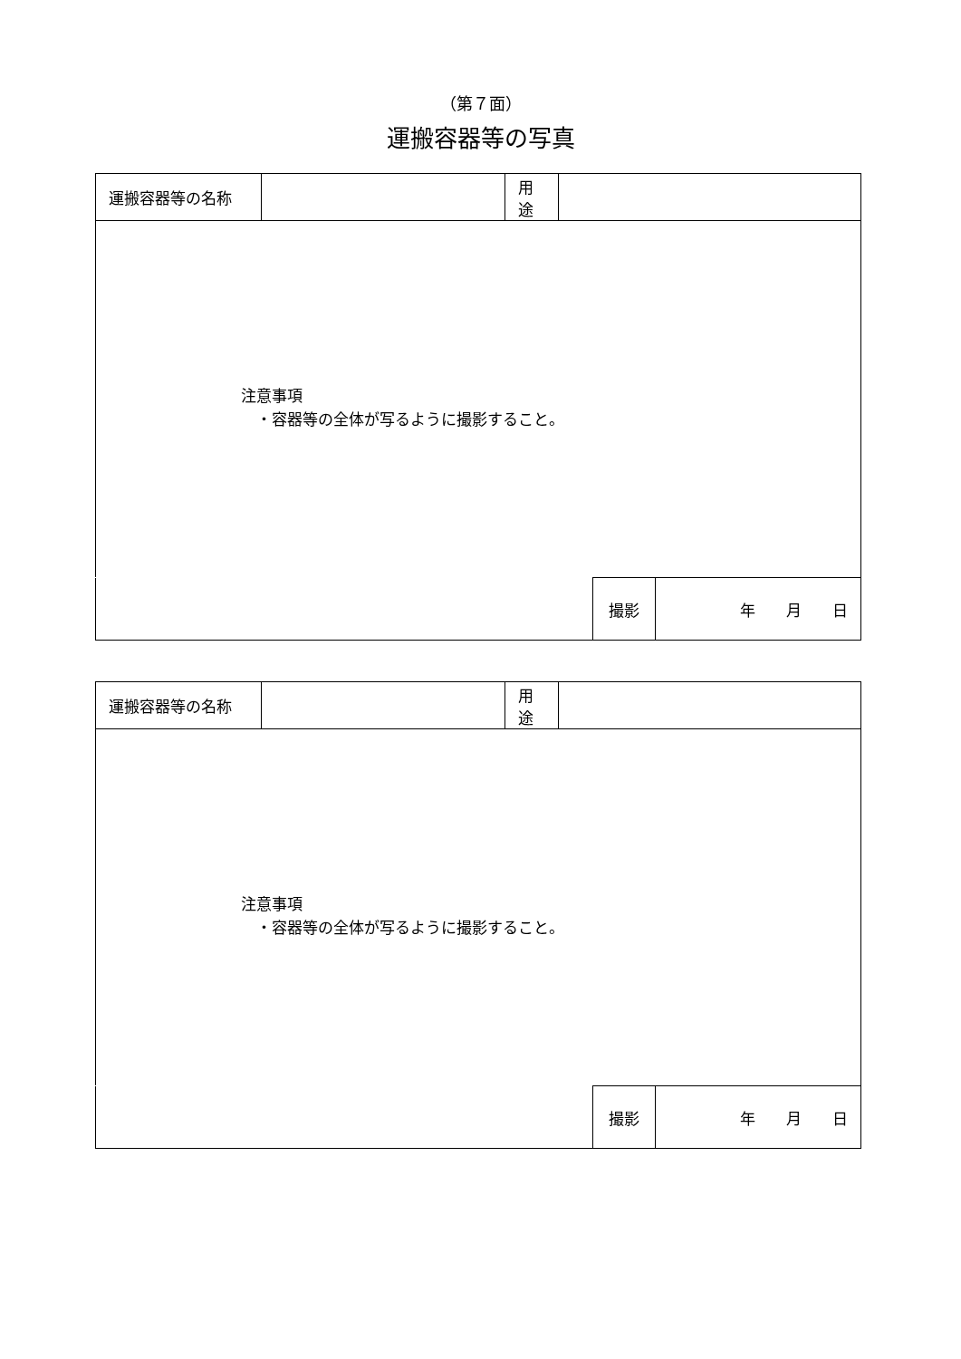（第７面）
運搬容器等の写真
| 運搬容器等の名称 | | 用途 | |
| 注意事項 ・容器等の全体が写るように撮影すること。 | | | |
| | 撮影 | 年 月 日 |
| 運搬容器等の名称 | | 用途 | |
| 注意事項 ・容器等の全体が写るように撮影すること。 | | | |
| | 撮影 | 年 月 日 |